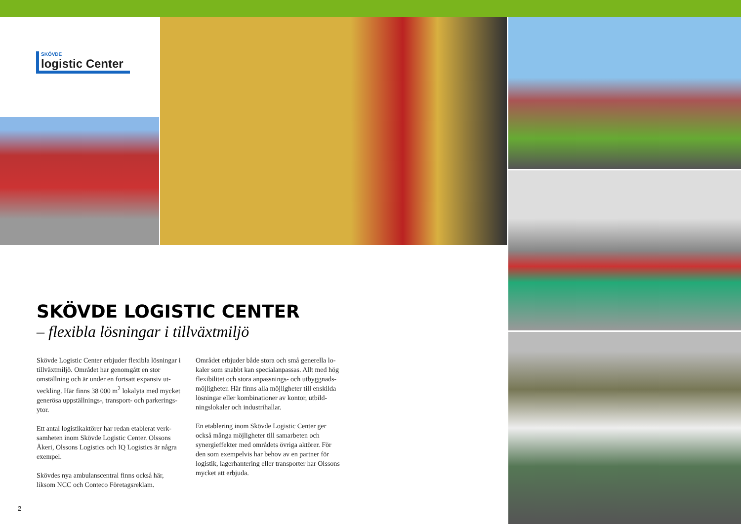SKÖVDE
logistic Center
SKÖVDE LOGISTIC CENTER
– flexibla lösningar i tillväxtmiljö
Skövde Logistic Center erbjuder flexibla lösningar i tillväxtmiljö. Området har genomgått en stor omställning och är under en fortsatt expansiv ut­veckling. Här finns 38 000 m<sup>2</sup> lokalyta med mycket generösa uppställnings-, transport- och parkerings­ytor.
Ett antal logistikaktörer har redan etablerat verk­samheten inom Skövde Logistic Center. Olssons Åkeri, Olssons Logistics och IQ Logistics är några exempel.
Skövdes nya ambulanscentral finns också här, liksom NCC och Conteco Företagsreklam.
Området erbjuder både stora och små generella lo­kaler som snabbt kan specialanpassas. Allt med hög flexibilitet och stora anpassnings- och utbyggnads­möjligheter. Här finns alla möjligheter till enskilda lösningar eller kombinationer av kontor, utbild­ningslokaler och industrihallar.
En etablering inom Skövde Logistic Center ger också många möjligheter till samarbeten och synergi­effekter med områdets övriga aktörer. För den som exempelvis har behov av en partner för logistik, lagerhantering eller transporter har Olssons mycket att erbjuda.
2